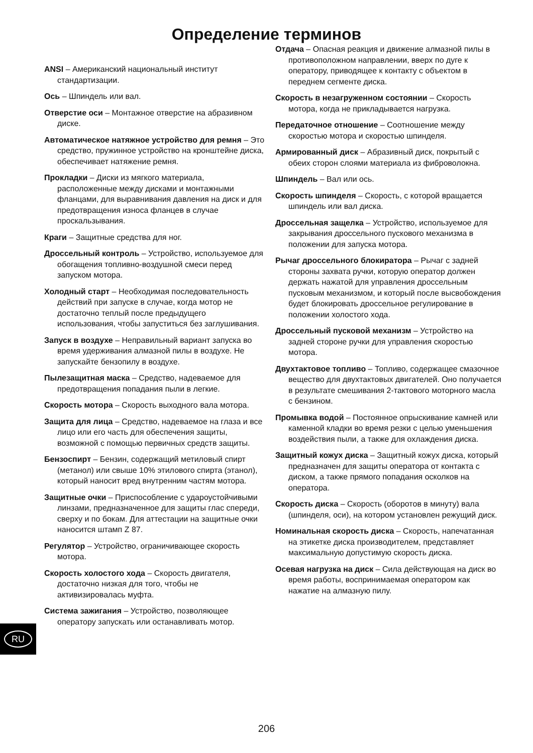Определение терминов
ANSI – Американский национальный институт стандартизации.
Ось – Шпиндель или вал.
Отверстие оси – Монтажное отверстие на абразивном диске.
Автоматическое натяжное устройство для ремня – Это средство, пружинное устройство на кронштейне диска, обеспечивает натяжение ремня.
Прокладки – Диски из мягкого материала, расположенные между дисками и монтажными фланцами, для выравнивания давления на диск и для предотвращения износа фланцев в случае проскальзывания.
Краги – Защитные средства для ног.
Дроссельный контроль – Устройство, используемое для обогащения топливно-воздушной смеси перед запуском мотора.
Холодный старт – Необходимая последовательность действий при запуске в случае, когда мотор не достаточно теплый после предыдущего использования, чтобы запуститься без заглушивания.
Запуск в воздухе – Неправильный вариант запуска во время удерживания алмазной пилы в воздухе. Не запускайте бензопилу в воздухе.
Пылезащитная маска – Средство, надеваемое для предотвращения попадания пыли в легкие.
Скорость мотора – Скорость выходного вала мотора.
Защита для лица – Средство, надеваемое на глаза и все лицо или его часть для обеспечения защиты, возможной с помощью первичных средств защиты.
Бензоспирт – Бензин, содержащий метиловый спирт (метанол) или свыше 10% этилового спирта (этанол), который наносит вред внутренним частям мотора.
Защитные очки – Приспособление с удароустойчивыми линзами, предназначенное для защиты глас спереди, сверху и по бокам. Для аттестации на защитные очки наносится штамп Z 87.
Регулятор – Устройство, ограничивающее скорость мотора.
Скорость холостого хода – Скорость двигателя, достаточно низкая для того, чтобы не активизировалась муфта.
Система зажигания – Устройство, позволяющее оператору запускать или останавливать мотор.
Отдача – Опасная реакция и движение алмазной пилы в противоположном направлении, вверх по дуге к оператору, приводящее к контакту с объектом в переднем сегменте диска.
Скорость в незагруженном состоянии – Скорость мотора, когда не прикладывается нагрузка.
Передаточное отношение – Соотношение между скоростью мотора и скоростью шпинделя.
Армированный диск – Абразивный диск, покрытый с обеих сторон слоями материала из фиброволокна.
Шпиндель – Вал или ось.
Скорость шпинделя – Скорость, с которой вращается шпиндель или вал диска.
Дроссельная защелка – Устройство, используемое для закрывания дроссельного пускового механизма в положении для запуска мотора.
Рычаг дроссельного блокиратора – Рычаг с задней стороны захвата ручки, которую оператор должен держать нажатой для управления дроссельным пусковым механизмом, и который после высвобождения будет блокировать дроссельное регулирование в положении холостого хода.
Дроссельный пусковой механизм – Устройство на задней стороне ручки для управления скоростью мотора.
Двухтактовое топливо – Топливо, содержащее смазочное вещество для двухтактовых двигателей. Оно получается в результате смешивания 2-тактового моторного масла с бензином.
Промывка водой – Постоянное опрыскивание камней или каменной кладки во время резки с целью уменьшения воздействия пыли, а также для охлаждения диска.
Защитный кожух диска – Защитный кожух диска, который предназначен для защиты оператора от контакта с диском, а также прямого попадания осколков на оператора.
Скорость диска – Скорость (оборотов в минуту) вала (шпинделя, оси), на котором установлен режущий диск.
Номинальная скорость диска – Скорость, напечатанная на этикетке диска производителем, представляет максимальную допустимую скорость диска.
Осевая нагрузка на диск – Сила действующая на диск во время работы, воспринимаемая оператором как нажатие на алмазную пилу.
RU
206